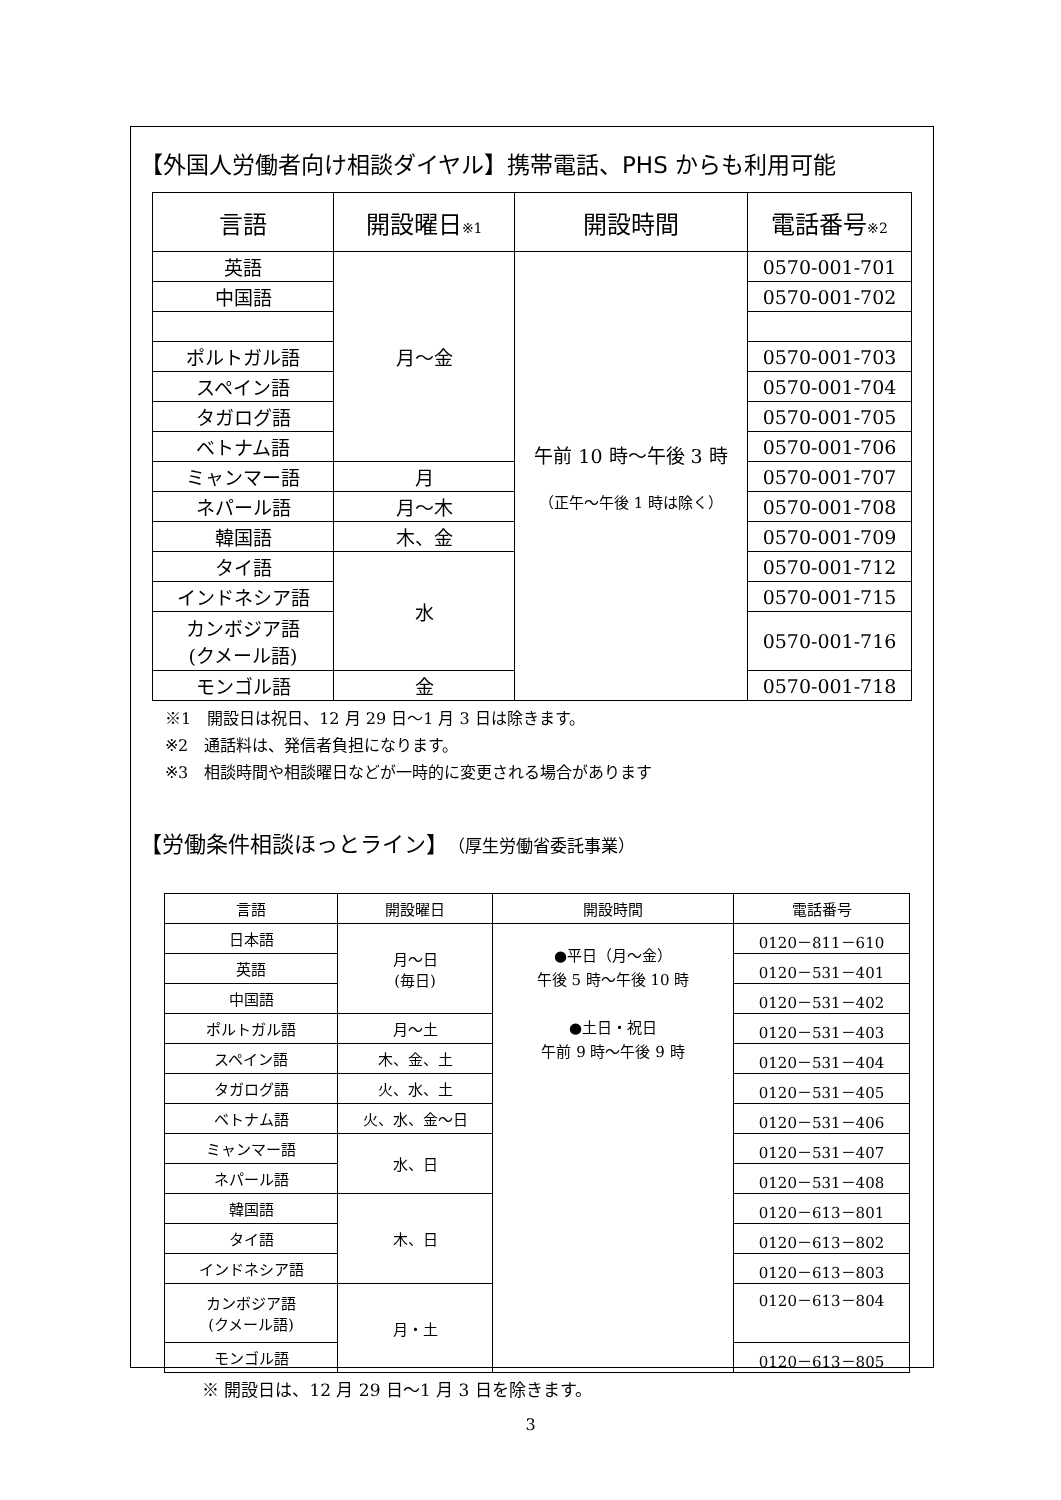【外国人労働者向け相談ダイヤル】携帯電話、PHS からも利用可能
| 言語 | 開設曜日 ※1 | 開設時間 | 電話番号 ※2 |
| --- | --- | --- | --- |
| 英語 | 月～金 | 午前 10 時～午後 3 時 （正午～午後 1 時は除く） | 0570-001-701 |
| 中国語 | | | 0570-001-702 |
| ポルトガル語 | | | 0570-001-703 |
| スペイン語 | | | 0570-001-704 |
| タガログ語 | | | 0570-001-705 |
| ベトナム語 | | | 0570-001-706 |
| ミャンマー語 | 月 | | 0570-001-707 |
| ネパール語 | 月～木 | | 0570-001-708 |
| 韓国語 | 木、金 | | 0570-001-709 |
| タイ語 | 水 | | 0570-001-712 |
| インドネシア語 | | | 0570-001-715 |
| カンボジア語 (クメール語) | | | 0570-001-716 |
| モンゴル語 | 金 | | 0570-001-718 |
※1　開設日は祝日、12 月 29 日～1 月 3 日は除きます。
※2　通話料は、発信者負担になります。
※3　相談時間や相談曜日などが一時的に変更される場合があります
【労働条件相談ほっとライン】（厚生労働省委託事業）
| 言語 | 開設曜日 | 開設時間 | 電話番号 |
| --- | --- | --- | --- |
| 日本語 | 月～日 (毎日) | ●平日（月～金） 午後 5 時～午後 10 時 ●土日・祝日 午前 9 時～午後 9 時 | 0120－811－610 |
| 英語 | | | 0120－531－401 |
| 中国語 | | | 0120－531－402 |
| ポルトガル語 | 月～土 | | 0120－531－403 |
| スペイン語 | 木、金、土 | | 0120－531－404 |
| タガログ語 | 火、水、土 | | 0120－531－405 |
| ベトナム語 | 火、水、金～日 | | 0120－531－406 |
| ミャンマー語 | 水、日 | | 0120－531－407 |
| ネパール語 | | | 0120－531－408 |
| 韓国語 | 木、日 | | 0120－613－801 |
| タイ語 | | | 0120－613－802 |
| インドネシア語 | | | 0120－613－803 |
| カンボジア語 (クメール語) | 月・土 | | 0120－613－804 |
| モンゴル語 | | | 0120－613－805 |
※ 開設日は、12 月 29 日～1 月 3 日を除きます。
3